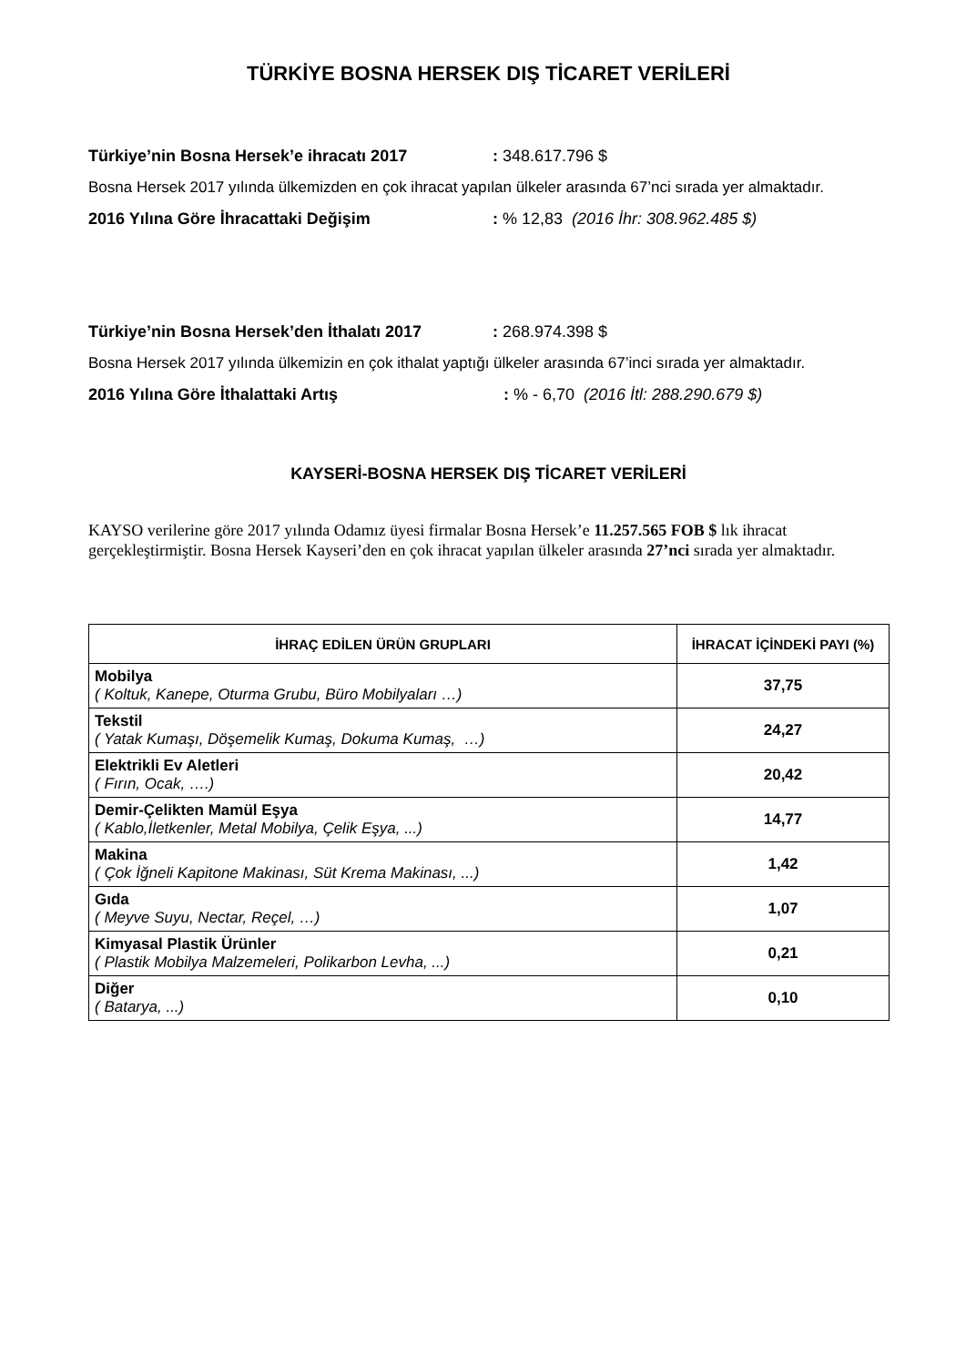TÜRKİYE BOSNA HERSEK DIŞ TİCARET VERİLERİ
Türkiye’nin Bosna Hersek’e ihracatı 2017: 348.617.796 $
Bosna Hersek 2017 yılında ülkemizden en çok ihracat yapılan ülkeler arasında 67’nci sırada yer almaktadır.
2016 Yılına Göre İhracattaki Değişim: % 12,83 (2016 İhr: 308.962.485 $)
Türkiye’nin Bosna Hersek’den İthalatı 2017: 268.974.398 $
Bosna Hersek 2017 yılında ülkemizin en çok ithalat yaptığı ülkeler arasında 67’inci sırada yer almaktadır.
2016 Yılına Göre İthalattaki Artış: % - 6,70 (2016 İtl: 288.290.679 $)
KAYSERİ-BOSNA HERSEK DIŞ TİCARET VERİLERİ
KAYSO verilerine göre 2017 yılında Odamız üyesi firmalar Bosna Hersek’e 11.257.565 FOB $ lık ihracat gerçekleştirmiştir. Bosna Hersek Kayseri’den en çok ihracat yapılan ülkeler arasında 27’nci sırada yer almaktadır.
| İHRAÇ EDİLEN ÜRÜN GRUPLARI | İHRACAT İÇİNDEKİ PAYI (%) |
| --- | --- |
| Mobilya ( Koltuk, Kanepe, Oturma Grubu, Büro Mobilyaları …) | 37,75 |
| Tekstil ( Yatak Kumaşı, Döşemelik Kumaş, Dokuma Kumaş, …) | 24,27 |
| Elektrikli Ev Aletleri ( Fırın, Ocak, ….) | 20,42 |
| Demir-Çelikten Mamül Eşya ( Kablo,İletkenler, Metal Mobilya, Çelik Eşya, ...) | 14,77 |
| Makina ( Çok İğneli Kapitone Makinası, Süt Krema Makinası, ...) | 1,42 |
| Gıda ( Meyve Suyu, Nectar, Reçel, …) | 1,07 |
| Kimyasal Plastik Ürünler ( Plastik Mobilya Malzemeleri, Polikarbon Levha, ...) | 0,21 |
| Diğer ( Batarya, ...) | 0,10 |